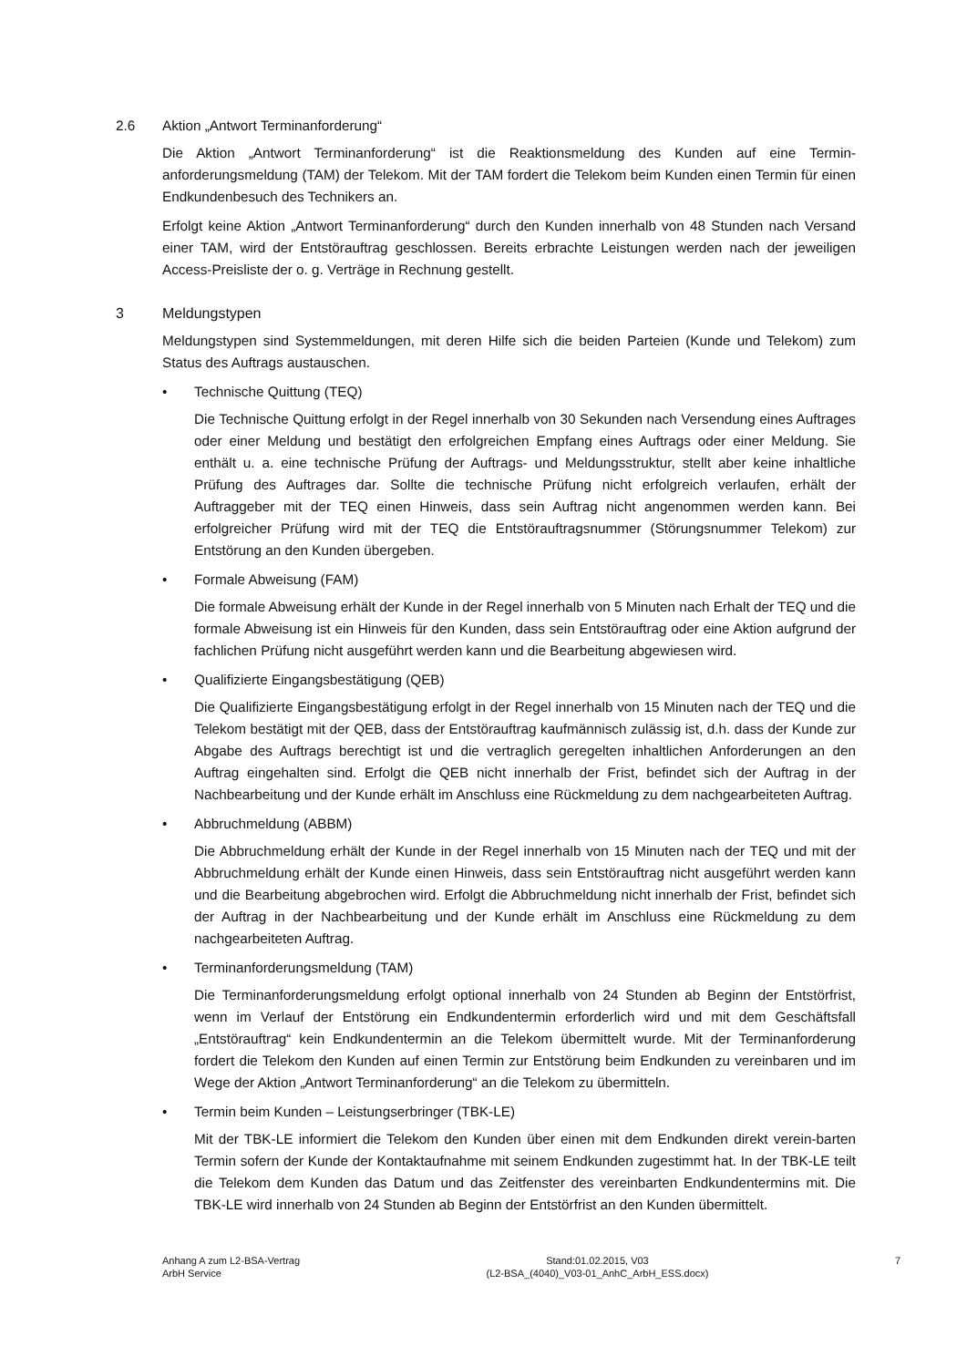2.6 Aktion „Antwort Terminanforderung“
Die Aktion „Antwort Terminanforderung“ ist die Reaktionsmeldung des Kunden auf eine Termin-anforderungsmeldung (TAM) der Telekom. Mit der TAM fordert die Telekom beim Kunden einen Termin für einen Endkundenbesuch des Technikers an.
Erfolgt keine Aktion „Antwort Terminanforderung“ durch den Kunden innerhalb von 48 Stunden nach Versand einer TAM, wird der Entstörauftrag geschlossen. Bereits erbrachte Leistungen werden nach der jeweiligen Access-Preisliste der o. g. Verträge in Rechnung gestellt.
3 Meldungstypen
Meldungstypen sind Systemmeldungen, mit deren Hilfe sich die beiden Parteien (Kunde und Telekom) zum Status des Auftrags austauschen.
• Technische Quittung (TEQ)
Die Technische Quittung erfolgt in der Regel innerhalb von 30 Sekunden nach Versendung eines Auftrages oder einer Meldung und bestätigt den erfolgreichen Empfang eines Auftrags oder einer Meldung. Sie enthält u. a. eine technische Prüfung der Auftrags- und Meldungsstruktur, stellt aber keine inhaltliche Prüfung des Auftrages dar. Sollte die technische Prüfung nicht erfolgreich verlaufen, erhält der Auftraggeber mit der TEQ einen Hinweis, dass sein Auftrag nicht angenommen werden kann. Bei erfolgreicher Prüfung wird mit der TEQ die Entstörauftragsnummer (Störungsnummer Telekom) zur Entstörung an den Kunden übergeben.
• Formale Abweisung (FAM)
Die formale Abweisung erhält der Kunde in der Regel innerhalb von 5 Minuten nach Erhalt der TEQ und die formale Abweisung ist ein Hinweis für den Kunden, dass sein Entstörauftrag oder eine Aktion aufgrund der fachlichen Prüfung nicht ausgeführt werden kann und die Bearbeitung abgewiesen wird.
• Qualifizierte Eingangsbestätigung (QEB)
Die Qualifizierte Eingangsbestätigung erfolgt in der Regel innerhalb von 15 Minuten nach der TEQ und die Telekom bestätigt mit der QEB, dass der Entstörauftrag kaufmännisch zulässig ist, d.h. dass der Kunde zur Abgabe des Auftrags berechtigt ist und die vertraglich geregelten inhaltlichen Anforderungen an den Auftrag eingehalten sind. Erfolgt die QEB nicht innerhalb der Frist, befindet sich der Auftrag in der Nachbearbeitung und der Kunde erhält im Anschluss eine Rückmeldung zu dem nachgearbeiteten Auftrag.
• Abbruchmeldung (ABBM)
Die Abbruchmeldung erhält der Kunde in der Regel innerhalb von 15 Minuten nach der TEQ und mit der Abbruchmeldung erhält der Kunde einen Hinweis, dass sein Entstörauftrag nicht ausgeführt werden kann und die Bearbeitung abgebrochen wird. Erfolgt die Abbruchmeldung nicht innerhalb der Frist, befindet sich der Auftrag in der Nachbearbeitung und der Kunde erhält im Anschluss eine Rückmeldung zu dem nachgearbeiteten Auftrag.
• Terminanforderungsmeldung (TAM)
Die Terminanforderungsmeldung erfolgt optional innerhalb von 24 Stunden ab Beginn der Entstörfrist, wenn im Verlauf der Entstörung ein Endkundentermin erforderlich wird und mit dem Geschäftsfall „Entstörauftrag“ kein Endkundentermin an die Telekom übermittelt wurde. Mit der Terminanforderung fordert die Telekom den Kunden auf einen Termin zur Entstörung beim Endkunden zu vereinbaren und im Wege der Aktion „Antwort Terminanforderung“ an die Telekom zu übermitteln.
• Termin beim Kunden – Leistungserbringer (TBK-LE)
Mit der TBK-LE informiert die Telekom den Kunden über einen mit dem Endkunden direkt verein-barten Termin sofern der Kunde der Kontaktaufnahme mit seinem Endkunden zugestimmt hat. In der TBK-LE teilt die Telekom dem Kunden das Datum und das Zeitfenster des vereinbarten Endkundentermins mit. Die TBK-LE wird innerhalb von 24 Stunden ab Beginn der Entstörfrist an den Kunden übermittelt.
Anhang A zum L2-BSA-Vertrag
ArbH Service
Stand:01.02.2015, V03
(L2-BSA_(4040)_V03-01_AnhC_ArbH_ESS.docx)
7